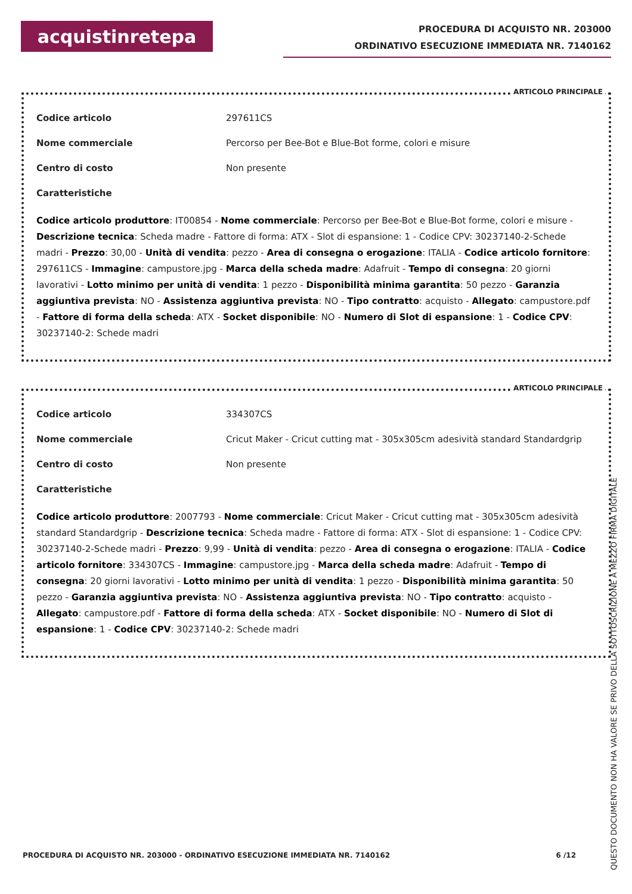acquistinretepa
PROCEDURA DI ACQUISTO NR. 203000
ORDINATIVO ESECUZIONE IMMEDIATA NR. 7140162
ARTICOLO PRINCIPALE
Codice articolo 297611CS
Nome commerciale Percorso per Bee-Bot e Blue-Bot forme, colori e misure
Centro di costo Non presente
Caratteristiche
Codice articolo produttore: IT00854 - Nome commerciale: Percorso per Bee-Bot e Blue-Bot forme, colori e misure - Descrizione tecnica: Scheda madre - Fattore di forma: ATX - Slot di espansione: 1 - Codice CPV: 30237140-2-Schede madri - Prezzo: 30,00 - Unità di vendita: pezzo - Area di consegna o erogazione: ITALIA - Codice articolo fornitore: 297611CS - Immagine: campustore.jpg - Marca della scheda madre: Adafruit - Tempo di consegna: 20 giorni lavorativi - Lotto minimo per unità di vendita: 1 pezzo - Disponibilità minima garantita: 50 pezzo - Garanzia aggiuntiva prevista: NO - Assistenza aggiuntiva prevista: NO - Tipo contratto: acquisto - Allegato: campustore.pdf - Fattore di forma della scheda: ATX - Socket disponibile: NO - Numero di Slot di espansione: 1 - Codice CPV: 30237140-2: Schede madri
ARTICOLO PRINCIPALE
Codice articolo 334307CS
Nome commerciale Cricut Maker - Cricut cutting mat - 305x305cm adesività standard Standardgrip
Centro di costo Non presente
Caratteristiche
Codice articolo produttore: 2007793 - Nome commerciale: Cricut Maker - Cricut cutting mat - 305x305cm adesività standard Standardgrip - Descrizione tecnica: Scheda madre - Fattore di forma: ATX - Slot di espansione: 1 - Codice CPV: 30237140-2-Schede madri - Prezzo: 9,99 - Unità di vendita: pezzo - Area di consegna o erogazione: ITALIA - Codice articolo fornitore: 334307CS - Immagine: campustore.jpg - Marca della scheda madre: Adafruit - Tempo di consegna: 20 giorni lavorativi - Lotto minimo per unità di vendita: 1 pezzo - Disponibilità minima garantita: 50 pezzo - Garanzia aggiuntiva prevista: NO - Assistenza aggiuntiva prevista: NO - Tipo contratto: acquisto - Allegato: campustore.pdf - Fattore di forma della scheda: ATX - Socket disponibile: NO - Numero di Slot di espansione: 1 - Codice CPV: 30237140-2: Schede madri
PROCEDURA DI ACQUISTO NR. 203000 - ORDINATIVO ESECUZIONE IMMEDIATA NR. 7140162 6 /12
QUESTO DOCUMENTO NON HA VALORE SE PRIVO DELLA SOTTOSCRIZIONE A MEZZO FIRMA DIGITALE